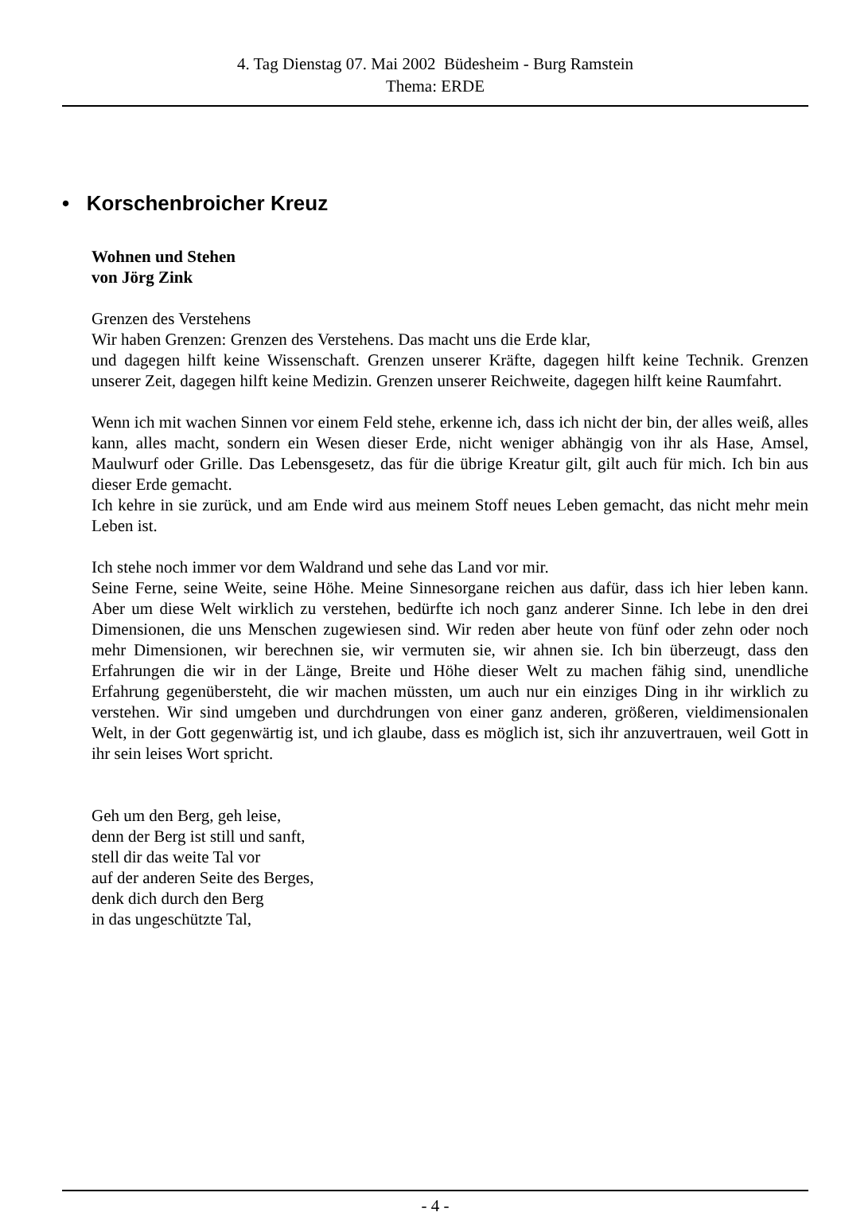4. Tag Dienstag 07. Mai 2002 Büdesheim - Burg Ramstein
Thema: ERDE
• Korschenbroicher Kreuz
Wohnen und Stehen
von Jörg Zink
Grenzen des Verstehens
Wir haben Grenzen: Grenzen des Verstehens. Das macht uns die Erde klar,
und dagegen hilft keine Wissenschaft. Grenzen unserer Kräfte, dagegen hilft keine Technik. Grenzen unserer Zeit, dagegen hilft keine Medizin. Grenzen unserer Reichweite, dagegen hilft keine Raumfahrt.
Wenn ich mit wachen Sinnen vor einem Feld stehe, erkenne ich, dass ich nicht der bin, der alles weiß, alles kann, alles macht, sondern ein Wesen dieser Erde, nicht weniger abhängig von ihr als Hase, Amsel, Maulwurf oder Grille. Das Lebensgesetz, das für die übrige Kreatur gilt, gilt auch für mich. Ich bin aus dieser Erde gemacht.
Ich kehre in sie zurück, und am Ende wird aus meinem Stoff neues Leben gemacht, das nicht mehr mein Leben ist.
Ich stehe noch immer vor dem Waldrand und sehe das Land vor mir.
Seine Ferne, seine Weite, seine Höhe. Meine Sinnesorgane reichen aus dafür, dass ich hier leben kann. Aber um diese Welt wirklich zu verstehen, bedürfte ich noch ganz anderer Sinne. Ich lebe in den drei Dimensionen, die uns Menschen zugewiesen sind. Wir reden aber heute von fünf oder zehn oder noch mehr Dimensionen, wir berechnen sie, wir vermuten sie, wir ahnen sie. Ich bin überzeugt, dass den Erfahrungen die wir in der Länge, Breite und Höhe dieser Welt zu machen fähig sind, unendliche Erfahrung gegenübersteht, die wir machen müssten, um auch nur ein einziges Ding in ihr wirklich zu verstehen. Wir sind umgeben und durchdrungen von einer ganz anderen, größeren, vieldimensionalen Welt, in der Gott gegenwärtig ist, und ich glaube, dass es möglich ist, sich ihr anzuvertrauen, weil Gott in ihr sein leises Wort spricht.
Geh um den Berg, geh leise,
denn der Berg ist still und sanft,
stell dir das weite Tal vor
auf der anderen Seite des Berges,
denk dich durch den Berg
in das ungeschützte Tal,
- 4 -